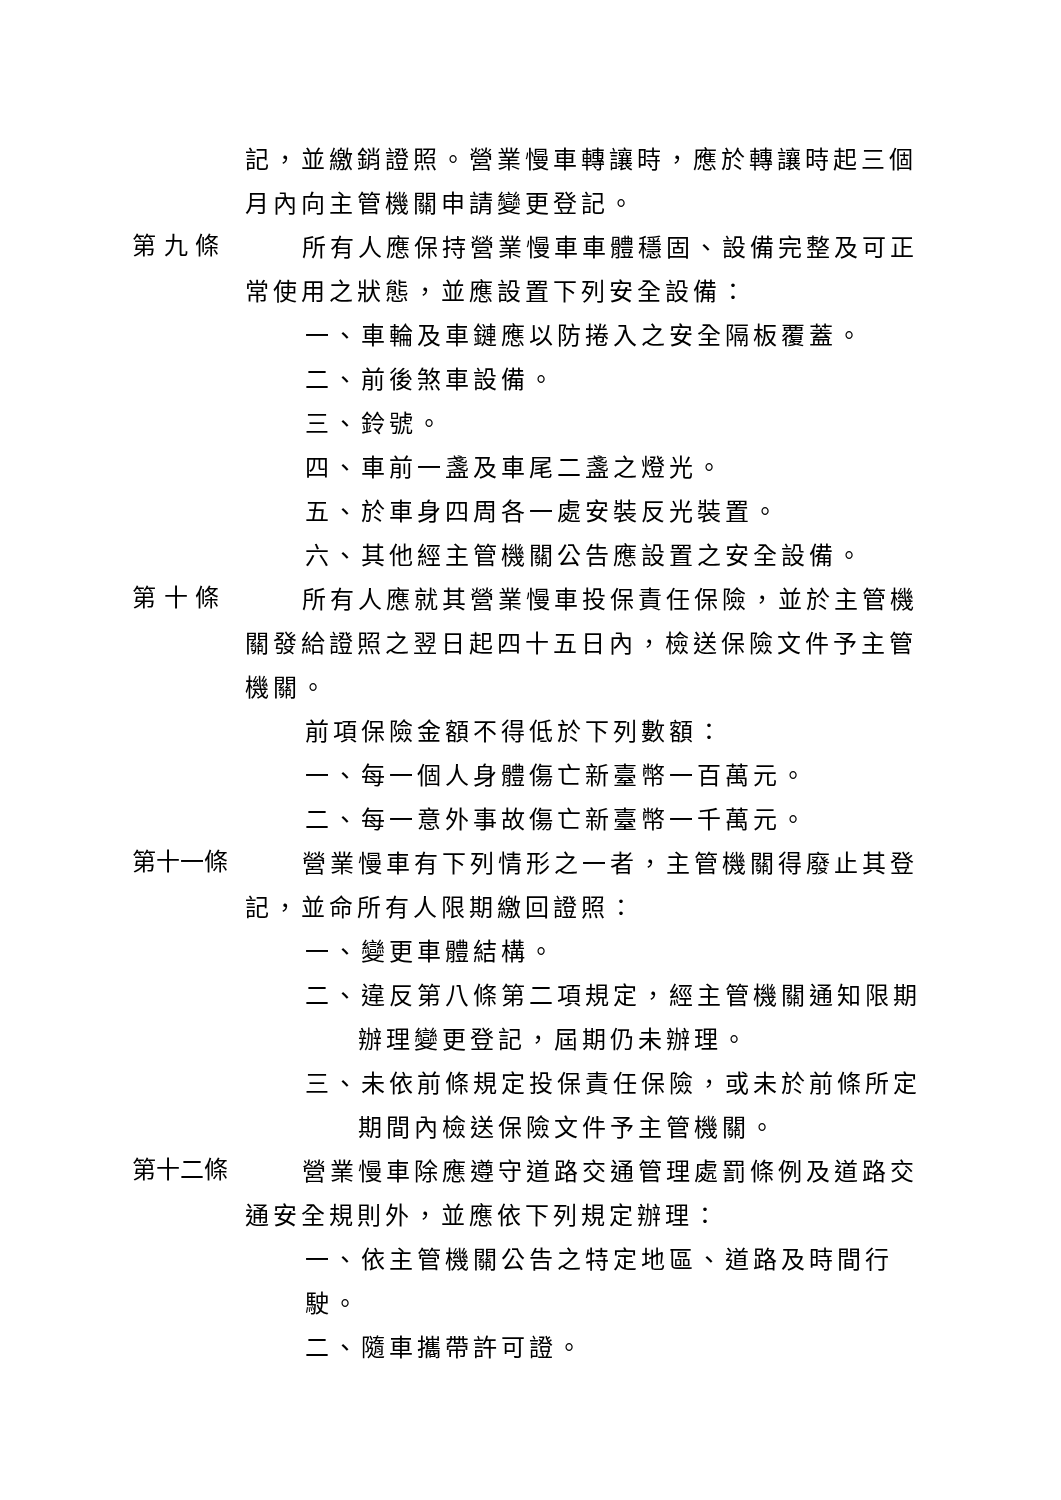記，並繳銷證照。營業慢車轉讓時，應於轉讓時起三個
月內向主管機關申請變更登記。
第 九 條
所有人應保持營業慢車車體穩固、設備完整及可正
常使用之狀態，並應設置下列安全設備：
一、車輪及車鏈應以防捲入之安全隔板覆蓋。
二、前後煞車設備。
三、鈴號。
四、車前一盞及車尾二盞之燈光。
五、於車身四周各一處安裝反光裝置。
六、其他經主管機關公告應設置之安全設備。
第 十 條
所有人應就其營業慢車投保責任保險，並於主管機
關發給證照之翌日起四十五日內，檢送保險文件予主管
機關。
前項保險金額不得低於下列數額：
一、每一個人身體傷亡新臺幣一百萬元。
二、每一意外事故傷亡新臺幣一千萬元。
第十一條
營業慢車有下列情形之一者，主管機關得廢止其登
記，並命所有人限期繳回證照：
一、變更車體結構。
二、違反第八條第二項規定，經主管機關通知限期
辦理變更登記，屆期仍未辦理。
三、未依前條規定投保責任保險，或未於前條所定
期間內檢送保險文件予主管機關。
第十二條
營業慢車除應遵守道路交通管理處罰條例及道路交
通安全規則外，並應依下列規定辦理：
一、依主管機關公告之特定地區、道路及時間行駛。
二、隨車攜帶許可證。